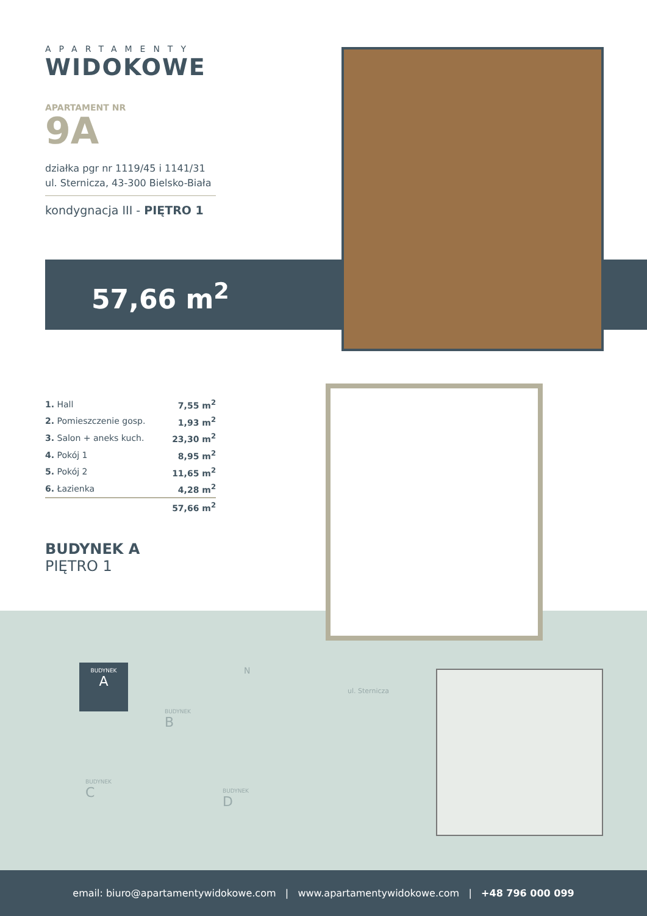APARTAMENTY
WIDOKOWE
APARTAMENT NR
9A
działka pgr nr 1119/45 i 1141/31
ul. Sternicza, 43-300 Bielsko-Biała
kondygnacja III - PIĘTRO 1
57,66 m<sup>2</sup>
| 1. Hall | 7,55 m<sup>2</sup> |
| 2. Pomieszczenie gosp. | 1,93 m<sup>2</sup> |
| 3. Salon + aneks kuch. | 23,30 m<sup>2</sup> |
| 4. Pokój 1 | 8,95 m<sup>2</sup> |
| 5. Pokój 2 | 11,65 m<sup>2</sup> |
| 6. Łazienka | 4,28 m<sup>2</sup> |
| | 57,66 m<sup>2</sup> |
BUDYNEK A
PIĘTRO 1
BUDYNEK
A
BUDYNEK
B
BUDYNEK
C
BUDYNEK
D
N
ul. Sternicza
email: biuro@apartamentywidokowe.com | www.apartamentywidokowe.com | +48 796 000 099